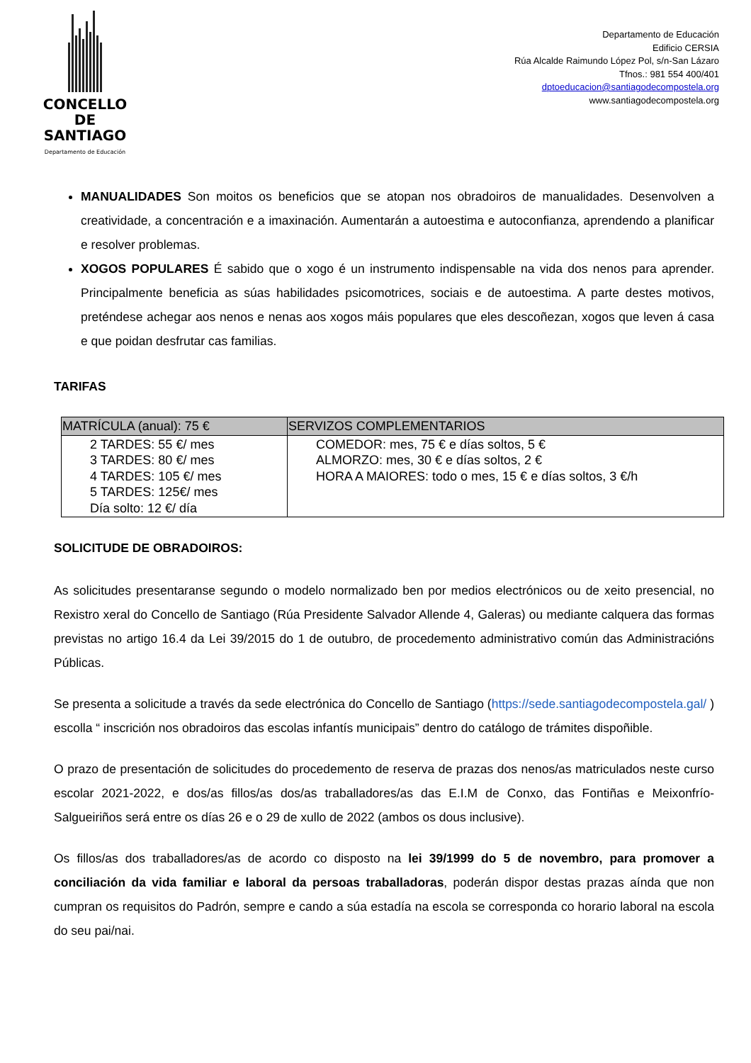CONCELLO DE
SANTIAGO
Departamento de Educación
Departamento de Educación
Edificio CERSIA
Rúa Alcalde Raimundo López Pol, s/n-San Lázaro
Tfnos.: 981 554 400/401
dptoeducacion@santiagodecompostela.org
www.santiagodecompostela.org
MANUALIDADES Son moitos os beneficios que se atopan nos obradoiros de manualidades. Desenvolven a creatividade, a concentración e a imaxinación. Aumentarán a autoestima e autoconfianza, aprendendo a planificar e resolver problemas.
XOGOS POPULARES É sabido que o xogo é un instrumento indispensable na vida dos nenos para aprender. Principalmente beneficia as súas habilidades psicomotrices, sociais e de autoestima. A parte destes motivos, preténdese achegar aos nenos e nenas aos xogos máis populares que eles descoñezan, xogos que leven á casa e que poidan desfrutar cas familias.
TARIFAS
| MATRÍCULA (anual): 75 € | SERVIZOS COMPLEMENTARIOS |
| --- | --- |
| 2 TARDES: 55 €/ mes 3 TARDES: 80 €/ mes 4 TARDES: 105 €/ mes 5 TARDES: 125€/ mes Día solto: 12 €/ día | COMEDOR: mes, 75 € e días soltos, 5 € ALMORZO: mes, 30 € e días soltos, 2 € HORA A MAIORES: todo o mes, 15 € e días soltos, 3 €/h |
SOLICITUDE DE OBRADOIROS:
As solicitudes presentaranse segundo o modelo normalizado ben por medios electrónicos ou de xeito presencial, no Rexistro xeral do Concello de Santiago (Rúa Presidente Salvador Allende 4, Galeras) ou mediante calquera das formas previstas no artigo 16.4 da Lei 39/2015 do 1 de outubro, de procedemento administrativo común das Administracións Públicas.
Se presenta a solicitude a través da sede electrónica do Concello de Santiago (https://sede.santiagodecompostela.gal/ ) escolla “ inscrición nos obradoiros das escolas infantís municipais” dentro do catálogo de trámites dispoñible.
O prazo de presentación de solicitudes do procedemento de reserva de prazas dos nenos/as matriculados neste curso escolar 2021-2022, e dos/as fillos/as dos/as traballadores/as das E.I.M de Conxo, das Fontiñas e Meixonfrío-Salgueiriños será entre os días 26 e o 29 de xullo de 2022 (ambos os dous inclusive).
Os fillos/as dos traballadores/as de acordo co disposto na lei 39/1999 do 5 de novembro, para promover a conciliación da vida familiar e laboral da persoas traballadoras, poderán dispor destas prazas aínda que non cumpran os requisitos do Padrón, sempre e cando a súa estadía na escola se corresponda co horario laboral na escola do seu pai/nai.